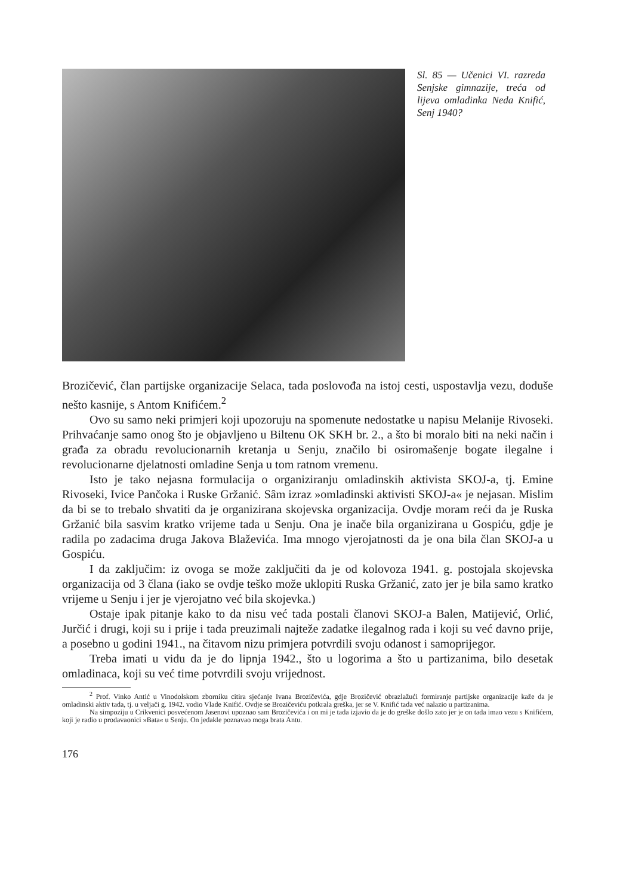Sl. 85 — Učenici VI. razreda Senjske gimnazije, treća od lijeva omladinka Neda Knifić, Senj 1940?
Brozičević, član partijske organizacije Selaca, tada poslovođa na istoj cesti, uspostavlja vezu, doduše nešto kasnije, s Antom Knifićem.<sup>2</sup>
Ovo su samo neki primjeri koji upozoruju na spomenute nedostatke u napisu Melanije Rivoseki. Prihvaćanje samo onog što je objavljeno u Biltenu OK SKH br. 2., a što bi moralo biti na neki način i građa za obradu revolucionarnih kretanja u Senju, značilo bi osiromašenje bogate ilegalne i revolucionarne djelatnosti omladine Senja u tom ratnom vremenu.
Isto je tako nejasna formulacija o organiziranju omladinskih aktivista SKOJ-a, tj. Emine Rivoseki, Ivice Pančoka i Ruske Gržanić. Sâm izraz »omladinski aktivisti SKOJ-a« je nejasan. Mislim da bi se to trebalo shvatiti da je organizirana skojevska organizacija. Ovdje moram reći da je Ruska Gržanić bila sasvim kratko vrijeme tada u Senju. Ona je inače bila organizirana u Gospiću, gdje je radila po zadacima druga Jakova Blaževića. Ima mnogo vjerojatnosti da je ona bila član SKOJ-a u Gospiću.
I da zaključim: iz ovoga se može zaključiti da je od kolovoza 1941. g. postojala skojevska organizacija od 3 člana (iako se ovdje teško može uklopiti Ruska Gržanić, zato jer je bila samo kratko vrijeme u Senju i jer je vjerojatno već bila skojevka.)
Ostaje ipak pitanje kako to da nisu već tada postali članovi SKOJ-a Balen, Matijević, Orlić, Jurčić i drugi, koji su i prije i tada preuzimali najteže zadatke ilegalnog rada i koji su već davno prije, a posebno u godini 1941., na čitavom nizu primjera potvrdili svoju odanost i samoprijegor.
Treba imati u vidu da je do lipnja 1942., što u logorima a što u partizanima, bilo desetak omladinaca, koji su već time potvrdili svoju vrijednost.
<sup>2</sup> Prof. Vinko Antić u Vinodolskom zborniku citira sjećanje Ivana Brozičevića, gdje Brozičević obrazlažući formiranje partijske organizacije kaže da je omladinski aktiv tada, tj. u veljači g. 1942. vodio Vlade Knifić. Ovdje se Brozičeviću potkrala greška, jer se V. Knifić tada već nalazio u partizanima.
Na simpoziju u Crikvenici posvećenom Jasenovi upoznao sam Brozičevića i on mi je tada izjavio da je do greške došlo zato jer je on tada imao vezu s Knifićem, koji je radio u prodavaonici »Bata« u Senju. On jedakle poznavao moga brata Antu.
176